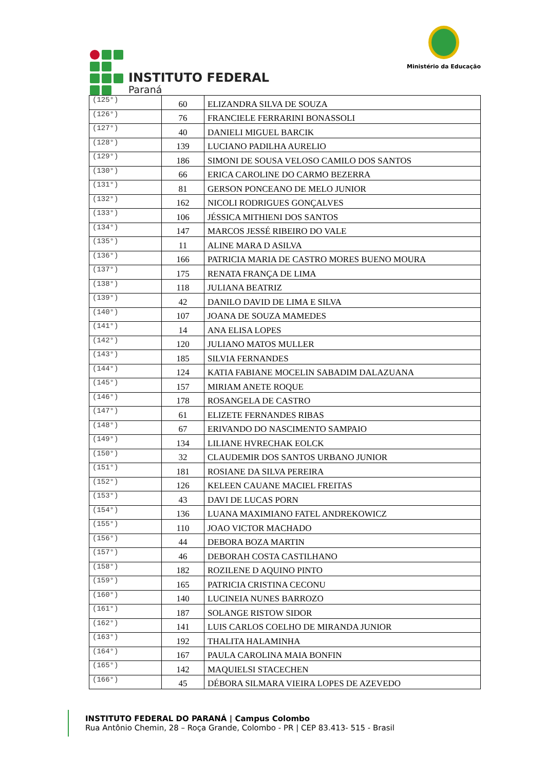INSTITUTO FEDERAL
Paraná
Ministério da Educação
| (125°) | 60 | ELIZANDRA SILVA DE SOUZA |
| (126°) | 76 | FRANCIELE FERRARINI BONASSOLI |
| (127°) | 40 | DANIELI MIGUEL BARCIK |
| (128°) | 139 | LUCIANO PADILHA AURELIO |
| (129°) | 186 | SIMONI DE SOUSA VELOSO CAMILO DOS SANTOS |
| (130°) | 66 | ERICA CAROLINE DO CARMO BEZERRA |
| (131°) | 81 | GERSON PONCEANO DE MELO JUNIOR |
| (132°) | 162 | NICOLI RODRIGUES GONÇALVES |
| (133°) | 106 | JÉSSICA MITHIENI DOS SANTOS |
| (134°) | 147 | MARCOS JESSÉ RIBEIRO DO VALE |
| (135°) | 11 | ALINE MARA D ASILVA |
| (136°) | 166 | PATRICIA MARIA DE CASTRO MORES BUENO MOURA |
| (137°) | 175 | RENATA FRANÇA DE LIMA |
| (138°) | 118 | JULIANA BEATRIZ |
| (139°) | 42 | DANILO DAVID DE LIMA E SILVA |
| (140°) | 107 | JOANA DE SOUZA MAMEDES |
| (141°) | 14 | ANA ELISA LOPES |
| (142°) | 120 | JULIANO MATOS MULLER |
| (143°) | 185 | SILVIA FERNANDES |
| (144°) | 124 | KATIA FABIANE MOCELIN SABADIM DALAZUANA |
| (145°) | 157 | MIRIAM ANETE ROQUE |
| (146°) | 178 | ROSANGELA DE CASTRO |
| (147°) | 61 | ELIZETE FERNANDES RIBAS |
| (148°) | 67 | ERIVANDO DO NASCIMENTO SAMPAIO |
| (149°) | 134 | LILIANE HVRECHAK EOLCK |
| (150°) | 32 | CLAUDEMIR DOS SANTOS URBANO JUNIOR |
| (151°) | 181 | ROSIANE DA SILVA PEREIRA |
| (152°) | 126 | KELEEN CAUANE MACIEL FREITAS |
| (153°) | 43 | DAVI DE LUCAS PORN |
| (154°) | 136 | LUANA MAXIMIANO FATEL ANDREKOWICZ |
| (155°) | 110 | JOAO VICTOR MACHADO |
| (156°) | 44 | DEBORA BOZA MARTIN |
| (157°) | 46 | DEBORAH COSTA CASTILHANO |
| (158°) | 182 | ROZILENE D AQUINO PINTO |
| (159°) | 165 | PATRICIA CRISTINA CECONU |
| (160°) | 140 | LUCINEIA NUNES BARROZO |
| (161°) | 187 | SOLANGE RISTOW SIDOR |
| (162°) | 141 | LUIS CARLOS COELHO DE MIRANDA JUNIOR |
| (163°) | 192 | THALITA HALAMINHA |
| (164°) | 167 | PAULA CAROLINA MAIA BONFIN |
| (165°) | 142 | MAQUIELSI STACECHEN |
| (166°) | 45 | DÉBORA SILMARA VIEIRA LOPES DE AZEVEDO |
INSTITUTO FEDERAL DO PARANÁ | Campus Colombo
Rua Antônio Chemin, 28 – Roça Grande, Colombo - PR | CEP 83.413- 515 - Brasil